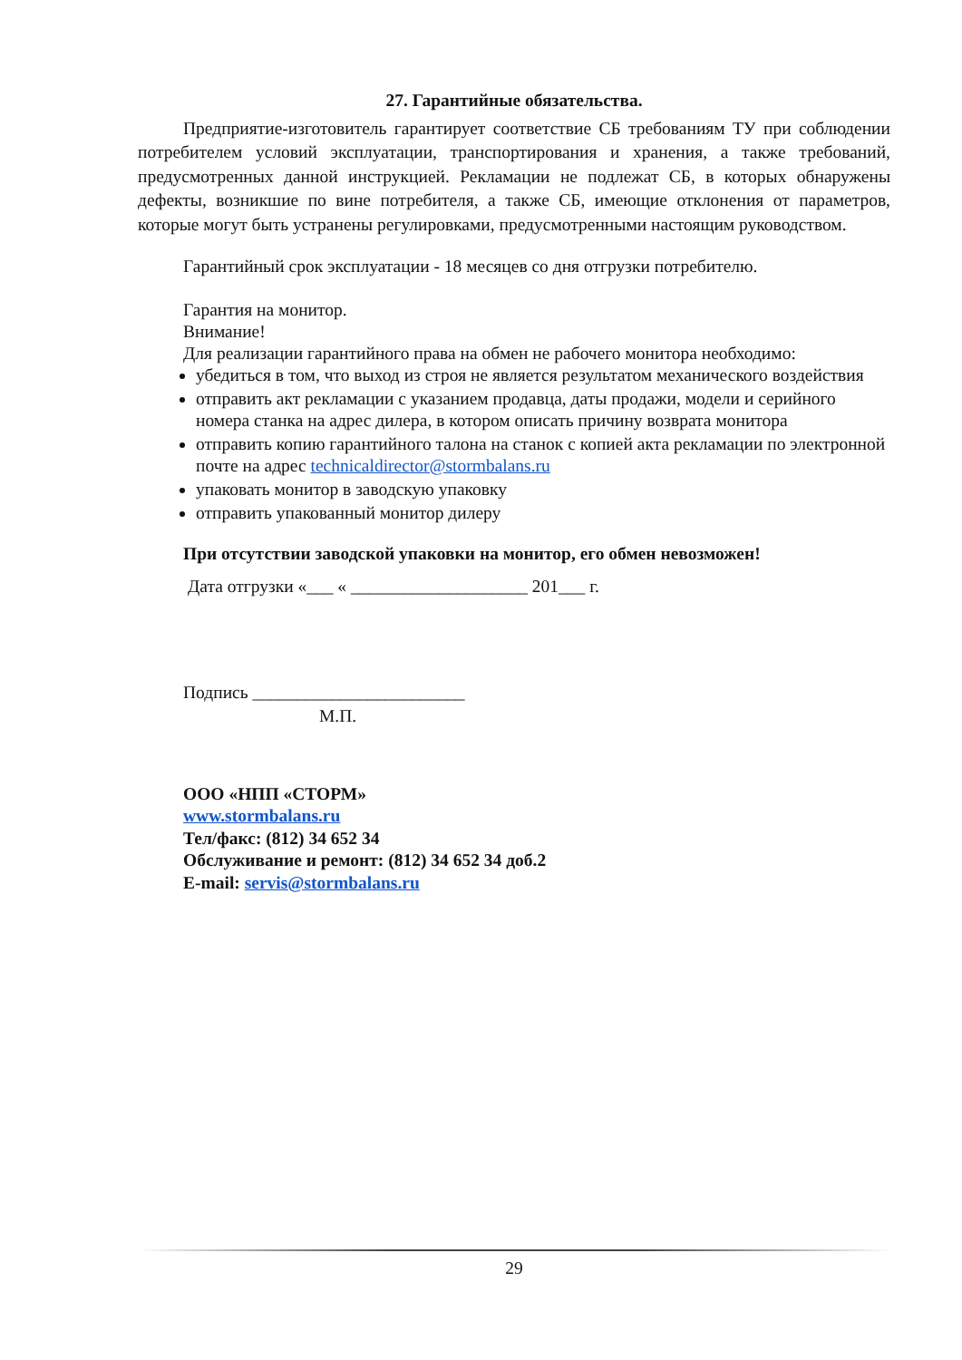27. Гарантийные обязательства.
Предприятие-изготовитель гарантирует соответствие СБ требованиям ТУ при соблюдении потребителем условий эксплуатации, транспортирования и хранения, а также требований, предусмотренных данной инструкцией. Рекламации не подлежат СБ, в которых обнаружены дефекты, возникшие по вине потребителя, а также СБ, имеющие отклонения от параметров, которые могут быть устранены регулировками, предусмотренными настоящим руководством.
Гарантийный срок эксплуатации - 18 месяцев со дня отгрузки потребителю.
Гарантия на монитор.
Внимание!
Для реализации гарантийного права на обмен не рабочего монитора необходимо:
убедиться в том, что выход из строя не является результатом механического воздействия
отправить акт рекламации с указанием продавца, даты продажи, модели и серийного номера станка на адрес дилера, в котором описать причину возврата монитора
отправить копию гарантийного талона на станок с копией акта рекламации по электронной почте на адрес technicaldirector@stormbalans.ru
упаковать монитор в заводскую упаковку
отправить упакованный монитор дилеру
При отсутствии заводской упаковки на монитор, его обмен невозможен!
Дата отгрузки «___ « ____________________ 201___ г.
Подпись ________________________
М.П.
ООО «НПП «СТОРМ»
www.stormbalans.ru
Тел/факс: (812) 34 652 34
Обслуживание и ремонт: (812) 34 652 34 доб.2
E-mail: servis@stormbalans.ru
29